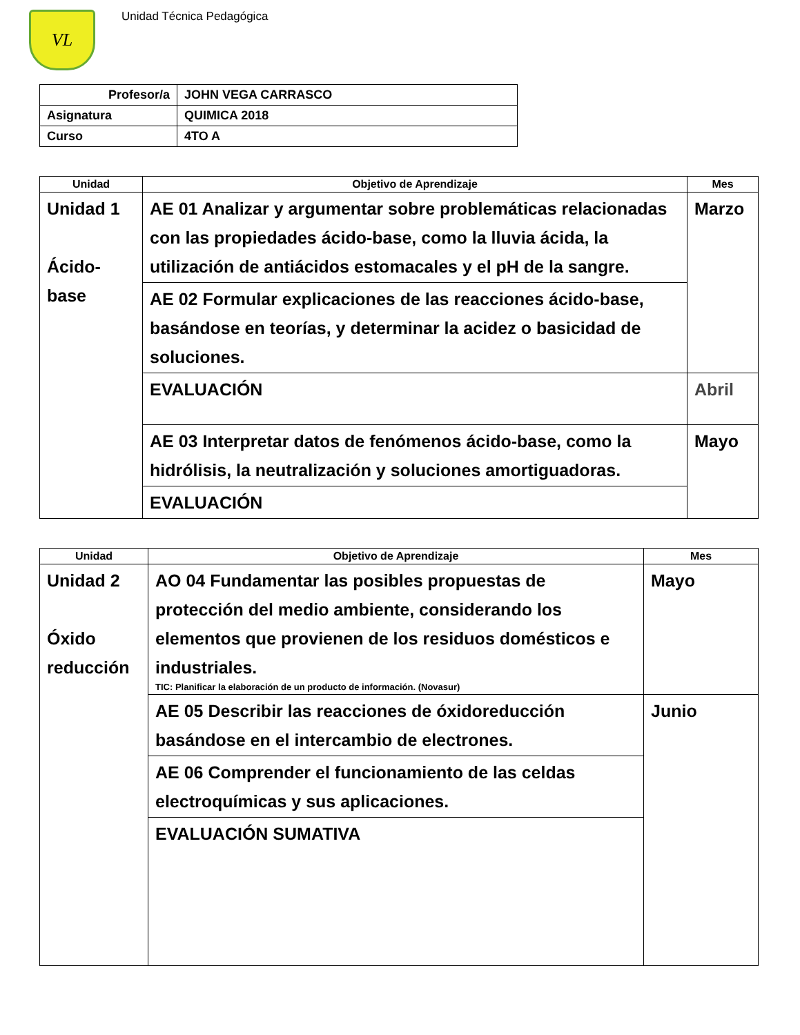VL
Unidad Técnica Pedagógica
| Profesor/a | JOHN VEGA CARRASCO |
| Asignatura | QUIMICA 2018 |
| Curso | 4TO A |
| Unidad | Objetivo de Aprendizaje | Mes |
| --- | --- | --- |
| Unidad 1 Ácido- base | AE 01 Analizar y argumentar sobre problemáticas relacionadas con las propiedades ácido-base, como la lluvia ácida, la utilización de antiácidos estomacales y el pH de la sangre. | Marzo |
| | AE 02 Formular explicaciones de las reacciones ácido-base, basándose en teorías, y determinar la acidez o basicidad de soluciones. | |
| | EVALUACIÓN | Abril |
| | AE 03 Interpretar datos de fenómenos ácido-base, como la hidrólisis, la neutralización y soluciones amortiguadoras. | Mayo |
| | EVALUACIÓN | |
| Unidad | Objetivo de Aprendizaje | Mes |
| --- | --- | --- |
| Unidad 2 Óxido reducción | AO 04 Fundamentar las posibles propuestas de protección del medio ambiente, considerando los elementos que provienen de los residuos domésticos e industriales. TIC: Planificar la elaboración de un producto de información. (Novasur) | Mayo |
| | AE 05 Describir las reacciones de óxidoreducción basándose en el intercambio de electrones. | Junio |
| | AE 06 Comprender el funcionamiento de las celdas electroquímicas y sus aplicaciones. | |
| | EVALUACIÓN SUMATIVA | |